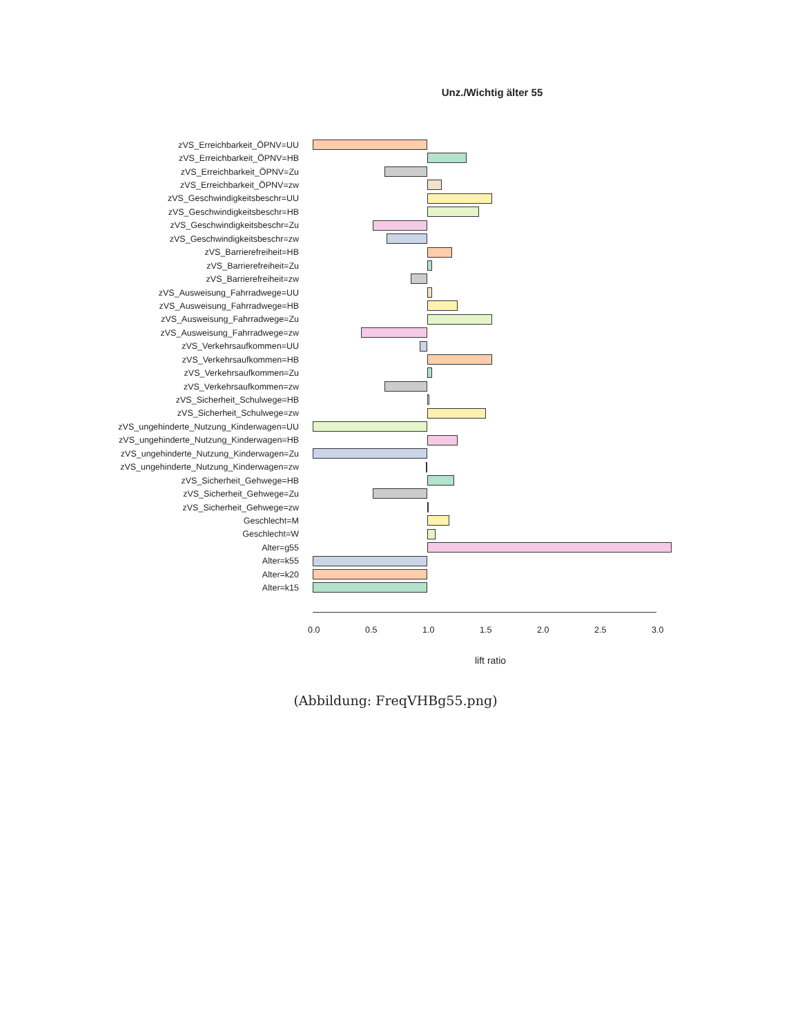Unz./Wichtig älter 55
zVS_Erreichbarkeit_ÖPNV=UU
zVS_Erreichbarkeit_ÖPNV=HB
zVS_Erreichbarkeit_ÖPNV=Zu
zVS_Erreichbarkeit_ÖPNV=zw
zVS_Geschwindigkeitsbeschr=UU
zVS_Geschwindigkeitsbeschr=HB
zVS_Geschwindigkeitsbeschr=Zu
zVS_Geschwindigkeitsbeschr=zw
zVS_Barrierefreiheit=HB
zVS_Barrierefreiheit=Zu
zVS_Barrierefreiheit=zw
zVS_Ausweisung_Fahrradwege=UU
zVS_Ausweisung_Fahrradwege=HB
zVS_Ausweisung_Fahrradwege=Zu
zVS_Ausweisung_Fahrradwege=zw
zVS_Verkehrsaufkommen=UU
zVS_Verkehrsaufkommen=HB
zVS_Verkehrsaufkommen=Zu
zVS_Verkehrsaufkommen=zw
zVS_Sicherheit_Schulwege=HB
zVS_Sicherheit_Schulwege=zw
zVS_ungehinderte_Nutzung_Kinderwagen=UU
zVS_ungehinderte_Nutzung_Kinderwagen=HB
zVS_ungehinderte_Nutzung_Kinderwagen=Zu
zVS_ungehinderte_Nutzung_Kinderwagen=zw
zVS_Sicherheit_Gehwege=HB
zVS_Sicherheit_Gehwege=Zu
zVS_Sicherheit_Gehwege=zw
Geschlecht=M
Geschlecht=W
Alter=g55
Alter=k55
Alter=k20
Alter=k15
0.0 0.5 1.0 1.5 2.0 2.5 3.0
lift ratio
(Abbildung: FreqVHBg55.png)